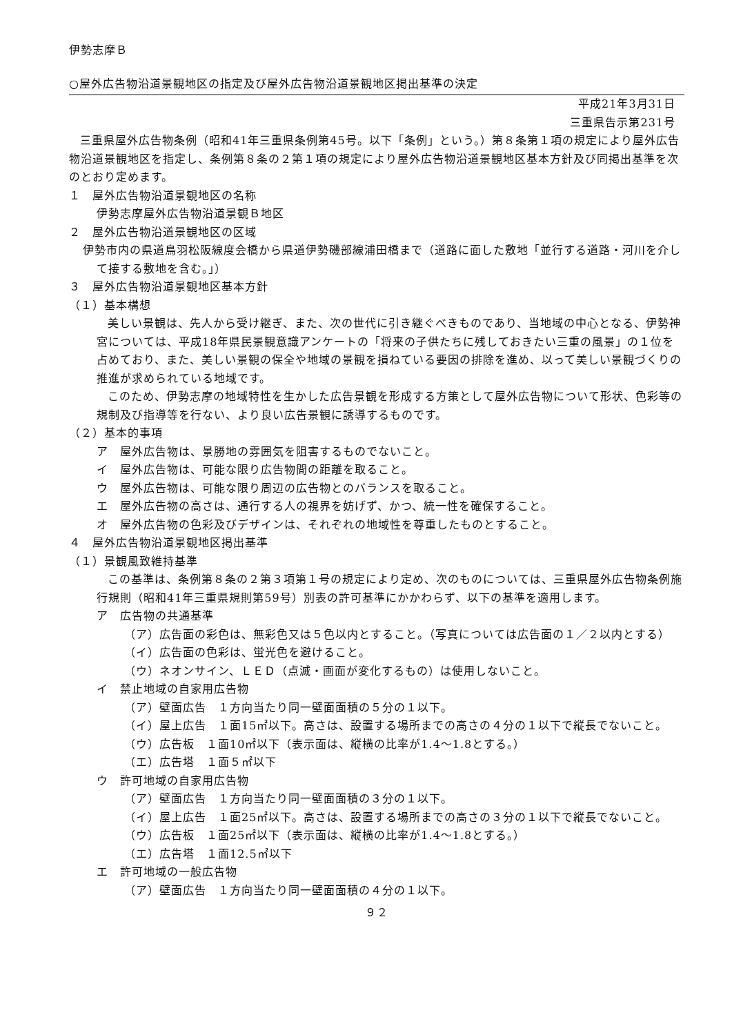伊勢志摩Ｂ
○屋外広告物沿道景観地区の指定及び屋外広告物沿道景観地区掲出基準の決定
平成21年3月31日
三重県告示第231号
三重県屋外広告物条例（昭和41年三重県条例第45号。以下「条例」という。）第８条第１項の規定により屋外広告物沿道景観地区を指定し、条例第８条の２第１項の規定により屋外広告物沿道景観地区基本方針及び同掲出基準を次のとおり定めます。
１　屋外広告物沿道景観地区の名称
伊勢志摩屋外広告物沿道景観Ｂ地区
２　屋外広告物沿道景観地区の区域
伊勢市内の県道鳥羽松阪線度会橋から県道伊勢磯部線浦田橋まで（道路に面した敷地「並行する道路・河川を介して接する敷地を含む。」）
３　屋外広告物沿道景観地区基本方針
（１）基本構想
美しい景観は、先人から受け継ぎ、また、次の世代に引き継ぐべきものであり、当地域の中心となる、伊勢神宮については、平成18年県民景観意識アンケートの「将来の子供たちに残しておきたい三重の風景」の１位を占めており、また、美しい景観の保全や地域の景観を損ねている要因の排除を進め、以って美しい景観づくりの推進が求められている地域です。
このため、伊勢志摩の地域特性を生かした広告景観を形成する方策として屋外広告物について形状、色彩等の規制及び指導等を行ない、より良い広告景観に誘導するものです。
（２）基本的事項
ア　屋外広告物は、景勝地の雰囲気を阻害するものでないこと。
イ　屋外広告物は、可能な限り広告物間の距離を取ること。
ウ　屋外広告物は、可能な限り周辺の広告物とのバランスを取ること。
エ　屋外広告物の高さは、通行する人の視界を妨げず、かつ、統一性を確保すること。
オ　屋外広告物の色彩及びデザインは、それぞれの地域性を尊重したものとすること。
４　屋外広告物沿道景観地区掲出基準
（１）景観風致維持基準
この基準は、条例第８条の２第３項第１号の規定により定め、次のものについては、三重県屋外広告物条例施行規則（昭和41年三重県規則第59号）別表の許可基準にかかわらず、以下の基準を適用します。
ア　広告物の共通基準
（ア）広告面の彩色は、無彩色又は５色以内とすること。（写真については広告面の１／２以内とする）
（イ）広告面の色彩は、蛍光色を避けること。
（ウ）ネオンサイン、ＬＥＤ（点滅・画面が変化するもの）は使用しないこと。
イ　禁止地域の自家用広告物
（ア）壁面広告　１方向当たり同一壁面面積の５分の１以下。
（イ）屋上広告　１面15㎡以下。高さは、設置する場所までの高さの４分の１以下で縦長でないこと。
（ウ）広告板　１面10㎡以下（表示面は、縦横の比率が1.4～1.8とする。）
（エ）広告塔　１面５㎡以下
ウ　許可地域の自家用広告物
（ア）壁面広告　１方向当たり同一壁面面積の３分の１以下。
（イ）屋上広告　１面25㎡以下。高さは、設置する場所までの高さの３分の１以下で縦長でないこと。
（ウ）広告板　１面25㎡以下（表示面は、縦横の比率が1.4～1.8とする。）
（エ）広告塔　１面12.5㎡以下
エ　許可地域の一般広告物
（ア）壁面広告　１方向当たり同一壁面面積の４分の１以下。
９２